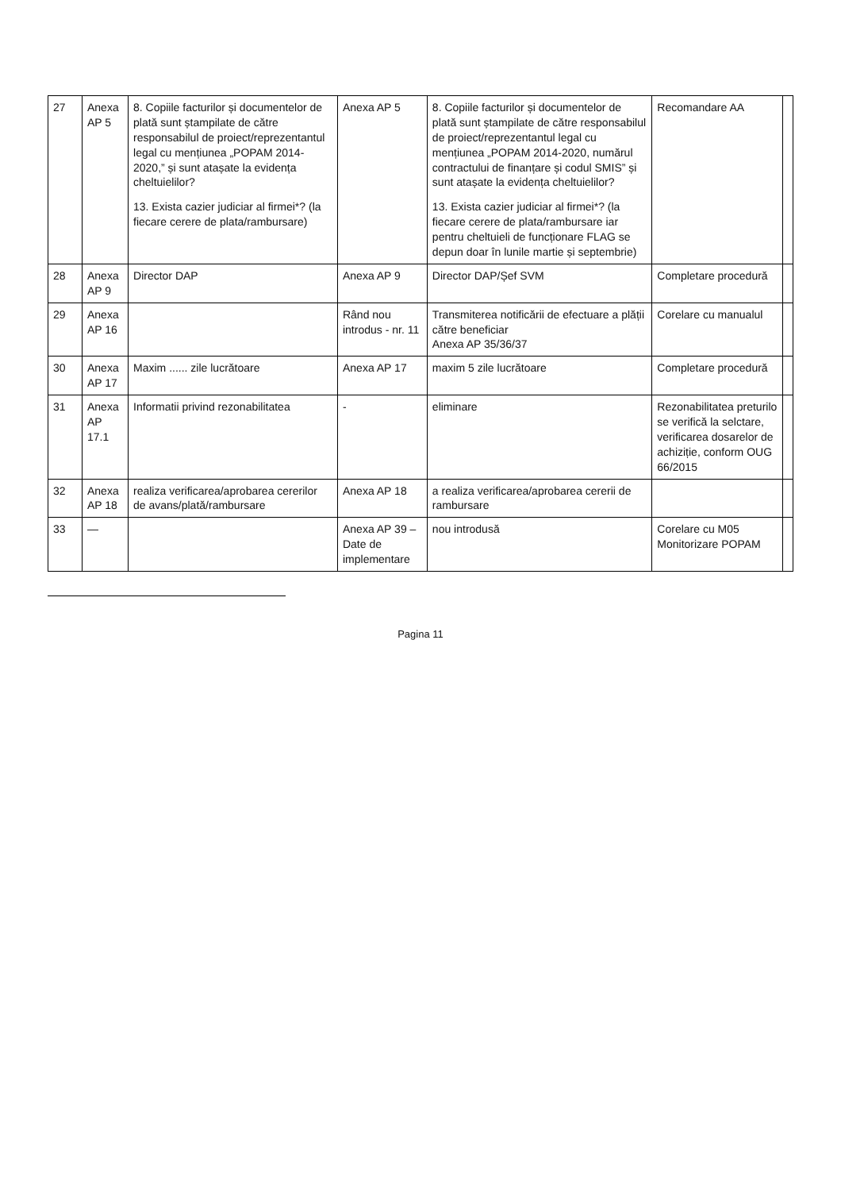| 27 | Anexa AP 5 | 8. Copiile facturilor și documentelor de plată sunt ștampilate de către responsabilul de proiect/reprezentantul legal cu mențiunea „POPAM 2014-2020,” și sunt atașate la evidența cheltuielilor? 13. Exista cazier judiciar al firmei*? (la fiecare cerere de plata/rambursare) | Anexa AP 5 | 8. Copiile facturilor și documentelor de plată sunt ștampilate de către responsabilul de proiect/reprezentantul legal cu mențiunea „POPAM 2014-2020, numărul contractului de finanțare și codul SMIS” și sunt atașate la evidența cheltuielilor? 13. Exista cazier judiciar al firmei*? (la fiecare cerere de plata/rambursare iar pentru cheltuieli de funcționare FLAG se depun doar în lunile martie și septembrie) | Recomandare AA | |
| 28 | Anexa AP 9 | Director DAP | Anexa AP 9 | Director DAP/Șef SVM | Completare procedură | |
| 29 | Anexa AP 16 | | Rând nou introdus - nr. 11 | Transmiterea notificării de efectuare a plății către beneficiar Anexa AP 35/36/37 | Corelare cu manualul | |
| 30 | Anexa AP 17 | Maxim ...... zile lucrătoare | Anexa AP 17 | maxim 5 zile lucrătoare | Completare procedură | |
| 31 | Anexa AP 17.1 | Informatii privind rezonabilitatea | - | eliminare | Rezonabilitatea preturilo se verifică la selctare, verificarea dosarelor de achiziție, conform OUG 66/2015 | |
| 32 | Anexa AP 18 | realiza verificarea/aprobarea cererilor de avans/plată/rambursare | Anexa AP 18 | a realiza verificarea/aprobarea cererii de rambursare | | |
| 33 | — | | Anexa AP 39 – Date de implementare | nou introdusă | Corelare cu M05 Monitorizare POPAM | |
Pagina 11